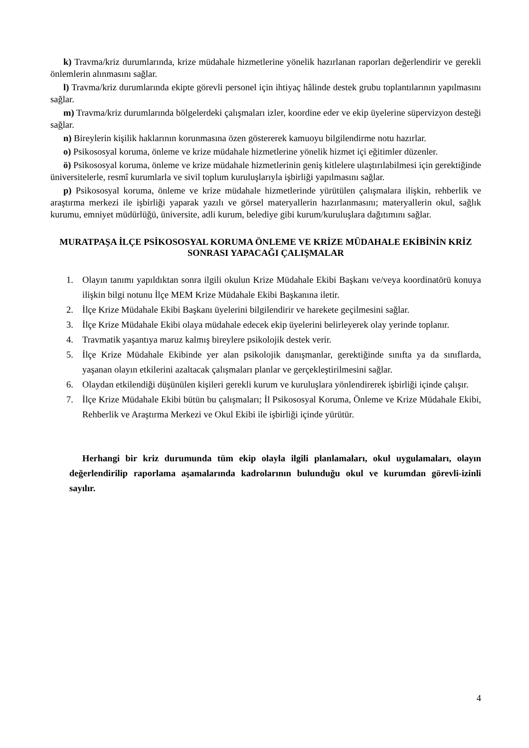k) Travma/kriz durumlarında, krize müdahale hizmetlerine yönelik hazırlanan raporları değerlendirir ve gerekli önlemlerin alınmasını sağlar.
l) Travma/kriz durumlarında ekipte görevli personel için ihtiyaç hâlinde destek grubu toplantılarının yapılmasını sağlar.
m) Travma/kriz durumlarında bölgelerdeki çalışmaları izler, koordine eder ve ekip üyelerine süpervizyon desteği sağlar.
n) Bireylerin kişilik haklarının korunmasına özen göstererek kamuoyu bilgilendirme notu hazırlar.
o) Psikososyal koruma, önleme ve krize müdahale hizmetlerine yönelik hizmet içi eğitimler düzenler.
ö) Psikososyal koruma, önleme ve krize müdahale hizmetlerinin geniş kitlelere ulaştırılabilmesi için gerektiğinde üniversitelerle, resmî kurumlarla ve sivil toplum kuruluşlarıyla işbirliği yapılmasını sağlar.
p) Psikososyal koruma, önleme ve krize müdahale hizmetlerinde yürütülen çalışmalara ilişkin, rehberlik ve araştırma merkezi ile işbirliği yaparak yazılı ve görsel materyallerin hazırlanmasını; materyallerin okul, sağlık kurumu, emniyet müdürlüğü, üniversite, adli kurum, belediye gibi kurum/kuruluşlara dağıtımını sağlar.
MURATPAŞA İLÇE PSİKOSOSYAL KORUMA ÖNLEME VE KRİZE MÜDAHALE EKİBİNİN KRİZ SONRASI YAPACAĞI ÇALIŞMALAR
1. Olayın tanımı yapıldıktan sonra ilgili okulun Krize Müdahale Ekibi Başkanı ve/veya koordinatörü konuya ilişkin bilgi notunu İlçe MEM Krize Müdahale Ekibi Başkanına iletir.
2. İlçe Krize Müdahale Ekibi Başkanı üyelerini bilgilendirir ve harekete geçilmesini sağlar.
3. İlçe Krize Müdahale Ekibi olaya müdahale edecek ekip üyelerini belirleyerek olay yerinde toplanır.
4. Travmatik yaşantıya maruz kalmış bireylere psikolojik destek verir.
5. İlçe Krize Müdahale Ekibinde yer alan psikolojik danışmanlar, gerektiğinde sınıfta ya da sınıflarda, yaşanan olayın etkilerini azaltacak çalışmaları planlar ve gerçekleştirilmesini sağlar.
6. Olaydan etkilendiği düşünülen kişileri gerekli kurum ve kuruluşlara yönlendirerek işbirliği içinde çalışır.
7. İlçe Krize Müdahale Ekibi bütün bu çalışmaları; İl Psikososyal Koruma, Önleme ve Krize Müdahale Ekibi, Rehberlik ve Araştırma Merkezi ve Okul Ekibi ile işbirliği içinde yürütür.
Herhangi bir kriz durumunda tüm ekip olayla ilgili planlamaları, okul uygulamaları, olayın değerlendirilip raporlama aşamalarında kadrolarının bulunduğu okul ve kurumdan görevli-izinli sayılır.
4